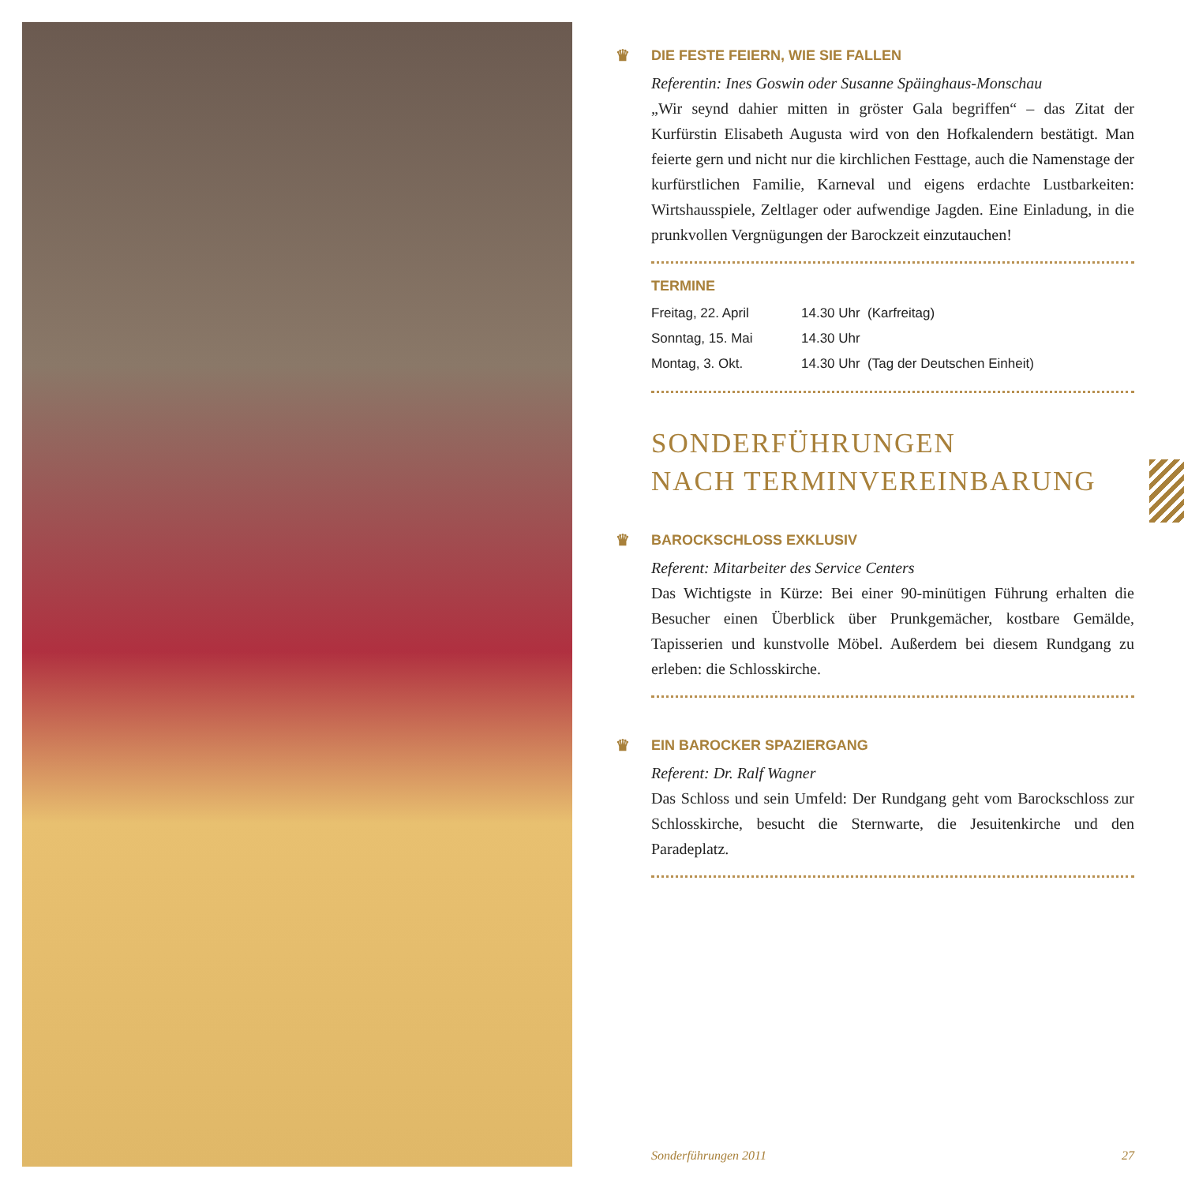♛ DIE FESTE FEIERN, WIE SIE FALLEN
Referentin: Ines Goswin oder Susanne Späinghaus-Monschau
„Wir seynd dahier mitten in gröster Gala begriffen“ – das Zitat der Kurfürstin Elisabeth Augusta wird von den Hofkalendern bestätigt. Man feierte gern und nicht nur die kirchlichen Festtage, auch die Namenstage der kurfürstlichen Familie, Karneval und eigens erdachte Lustbarkeiten: Wirtshausspiele, Zeltlager oder aufwendige Jagden. Eine Einladung, in die prunkvollen Vergnügungen der Barockzeit einzutauchen!
TERMINE
| Freitag, 22. April | 14.30 Uhr (Karfreitag) |
| Sonntag, 15. Mai | 14.30 Uhr |
| Montag, 3. Okt. | 14.30 Uhr (Tag der Deutschen Einheit) |
SONDERFÜHRUNGEN
NACH TERMINVEREINBARUNG
♛ BAROCKSCHLOSS EXKLUSIV
Referent: Mitarbeiter des Service Centers
Das Wichtigste in Kürze: Bei einer 90-minütigen Führung erhalten die Besucher einen Überblick über Prunkgemächer, kostbare Gemälde, Tapisserien und kunstvolle Möbel. Außerdem bei diesem Rundgang zu erleben: die Schlosskirche.
♛ EIN BAROCKER SPAZIERGANG
Referent: Dr. Ralf Wagner
Das Schloss und sein Umfeld: Der Rundgang geht vom Barockschloss zur Schlosskirche, besucht die Sternwarte, die Jesuitenkirche und den Paradeplatz.
Sonderführungen 2011 27